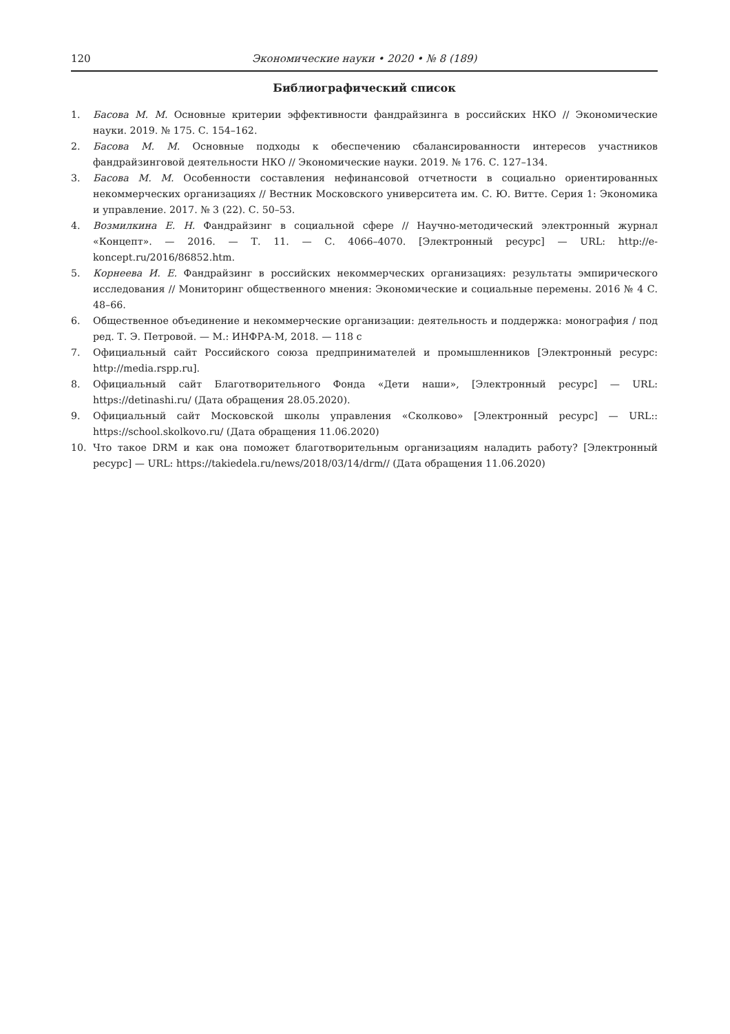120 Экономические науки • 2020 • № 8 (189)
Библиографический список
1. Басова М. М. Основные критерии эффективности фандрайзинга в российских НКО // Экономические науки. 2019. № 175. С. 154–162.
2. Басова М. М. Основные подходы к обеспечению сбалансированности интересов участников фандрайзинговой деятельности НКО // Экономические науки. 2019. № 176. С. 127–134.
3. Басова М. М. Особенности составления нефинансовой отчетности в социально ориентированных некоммерческих организациях // Вестник Московского университета им. С. Ю. Витте. Серия 1: Экономика и управление. 2017. № 3 (22). С. 50–53.
4. Возмилкина Е. Н. Фандрайзинг в социальной сфере // Научно-методический электронный журнал «Концепт». — 2016. — Т. 11. — С. 4066–4070. [Электронный ресурс] — URL: http://e-koncept.ru/2016/86852.htm.
5. Корнеева И. Е. Фандрайзинг в российских некоммерческих организациях: результаты эмпирического исследования // Мониторинг общественного мнения: Экономические и социальные перемены. 2016 № 4 С. 48–66.
6. Общественное объединение и некоммерческие организации: деятельность и поддержка: монография / под ред. Т. Э. Петровой. — М.: ИНФРА-М, 2018. — 118 с
7. Официальный сайт Российского союза предпринимателей и промышленников [Электронный ресурс: http://media.rspp.ru].
8. Официальный сайт Благотворительного Фонда «Дети наши», [Электронный ресурс] — URL: https://detinashi.ru/ (Дата обращения 28.05.2020).
9. Официальный сайт Московской школы управления «Сколково» [Электронный ресурс] — URL:: https://school.skolkovo.ru/ (Дата обращения 11.06.2020)
10. Что такое DRM и как она поможет благотворительным организациям наладить работу? [Электронный ресурс] — URL: https://takiedela.ru/news/2018/03/14/drm// (Дата обращения 11.06.2020)